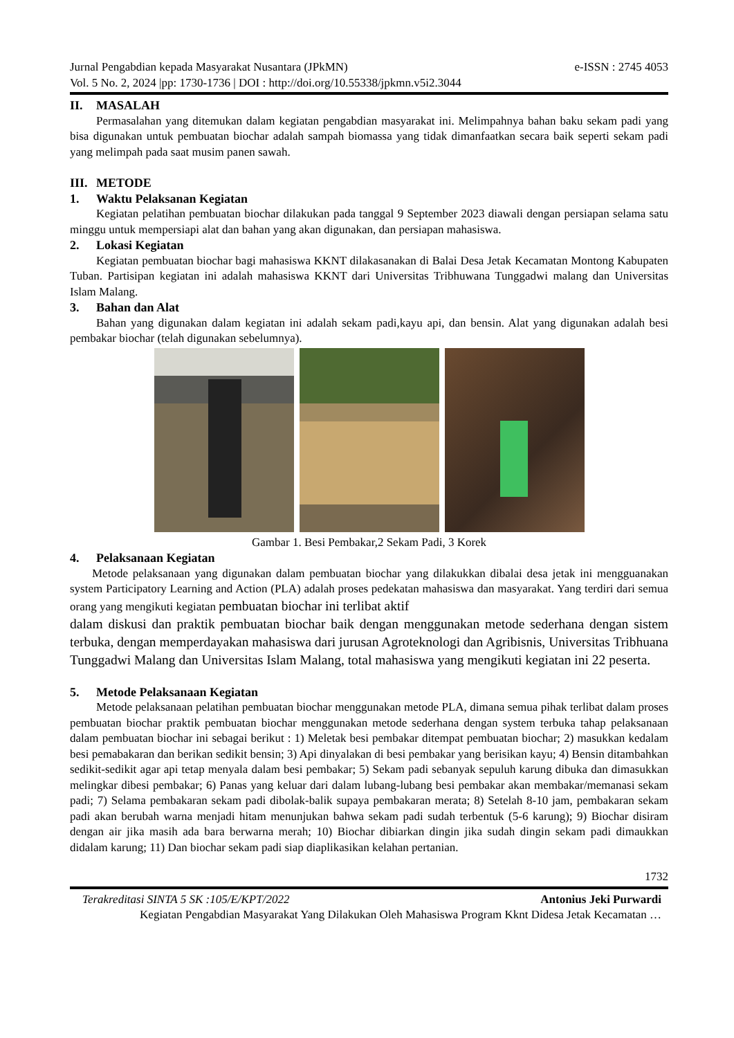Jurnal Pengabdian kepada Masyarakat Nusantara (JPkMN) e-ISSN : 2745 4053
Vol. 5 No. 2, 2024 |pp: 1730-1736 | DOI : http://doi.org/10.55338/jpkmn.v5i2.3044
II. MASALAH
Permasalahan yang ditemukan dalam kegiatan pengabdian masyarakat ini. Melimpahnya bahan baku sekam padi yang bisa digunakan untuk pembuatan biochar adalah sampah biomassa yang tidak dimanfaatkan secara baik seperti sekam padi yang melimpah pada saat musim panen sawah.
III. METODE
1. Waktu Pelaksanan Kegiatan
Kegiatan pelatihan pembuatan biochar dilakukan pada tanggal 9 September 2023 diawali dengan persiapan selama satu minggu untuk mempersiapi alat dan bahan yang akan digunakan, dan persiapan mahasiswa.
2. Lokasi Kegiatan
Kegiatan pembuatan biochar bagi mahasiswa KKNT dilakasanakan di Balai Desa Jetak Kecamatan Montong Kabupaten Tuban. Partisipan kegiatan ini adalah mahasiswa KKNT dari Universitas Tribhuwana Tunggadwi malang dan Universitas Islam Malang.
3. Bahan dan Alat
Bahan yang digunakan dalam kegiatan ini adalah sekam padi,kayu api, dan bensin. Alat yang digunakan adalah besi pembakar biochar (telah digunakan sebelumnya).
Gambar 1. Besi Pembakar,2 Sekam Padi, 3 Korek
4. Pelaksanaan Kegiatan
Metode pelaksanaan yang digunakan dalam pembuatan biochar yang dilakukkan dibalai desa jetak ini mengguanakan system Participatory Learning and Action (PLA) adalah proses pedekatan mahasiswa dan masyarakat. Yang terdiri dari semua orang yang mengikuti kegiatan pembuatan biochar ini terlibat aktif
dalam diskusi dan praktik pembuatan biochar baik dengan menggunakan metode sederhana dengan sistem terbuka, dengan memperdayakan mahasiswa dari jurusan Agroteknologi dan Agribisnis, Universitas Tribhuana Tunggadwi Malang dan Universitas Islam Malang, total mahasiswa yang mengikuti kegiatan ini 22 peserta.
5. Metode Pelaksanaan Kegiatan
Metode pelaksanaan pelatihan pembuatan biochar menggunakan metode PLA, dimana semua pihak terlibat dalam proses pembuatan biochar praktik pembuatan biochar menggunakan metode sederhana dengan system terbuka tahap pelaksanaan dalam pembuatan biochar ini sebagai berikut : 1) Meletak besi pembakar ditempat pembuatan biochar; 2) masukkan kedalam besi pemabakaran dan berikan sedikit bensin; 3) Api dinyalakan di besi pembakar yang berisikan kayu; 4) Bensin ditambahkan sedikit-sedikit agar api tetap menyala dalam besi pembakar; 5) Sekam padi sebanyak sepuluh karung dibuka dan dimasukkan melingkar dibesi pembakar; 6) Panas yang keluar dari dalam lubang-lubang besi pembakar akan membakar/memanasi sekam padi; 7) Selama pembakaran sekam padi dibolak-balik supaya pembakaran merata; 8) Setelah 8-10 jam, pembakaran sekam padi akan berubah warna menjadi hitam menunjukan bahwa sekam padi sudah terbentuk (5-6 karung); 9) Biochar disiram dengan air jika masih ada bara berwarna merah; 10) Biochar dibiarkan dingin jika sudah dingin sekam padi dimaukkan didalam karung; 11) Dan biochar sekam padi siap diaplikasikan kelahan pertanian.
1732
Terakreditasi SINTA 5 SK :105/E/KPT/2022 Antonius Jeki Purwardi
Kegiatan Pengabdian Masyarakat Yang Dilakukan Oleh Mahasiswa Program Kknt Didesa Jetak Kecamatan …